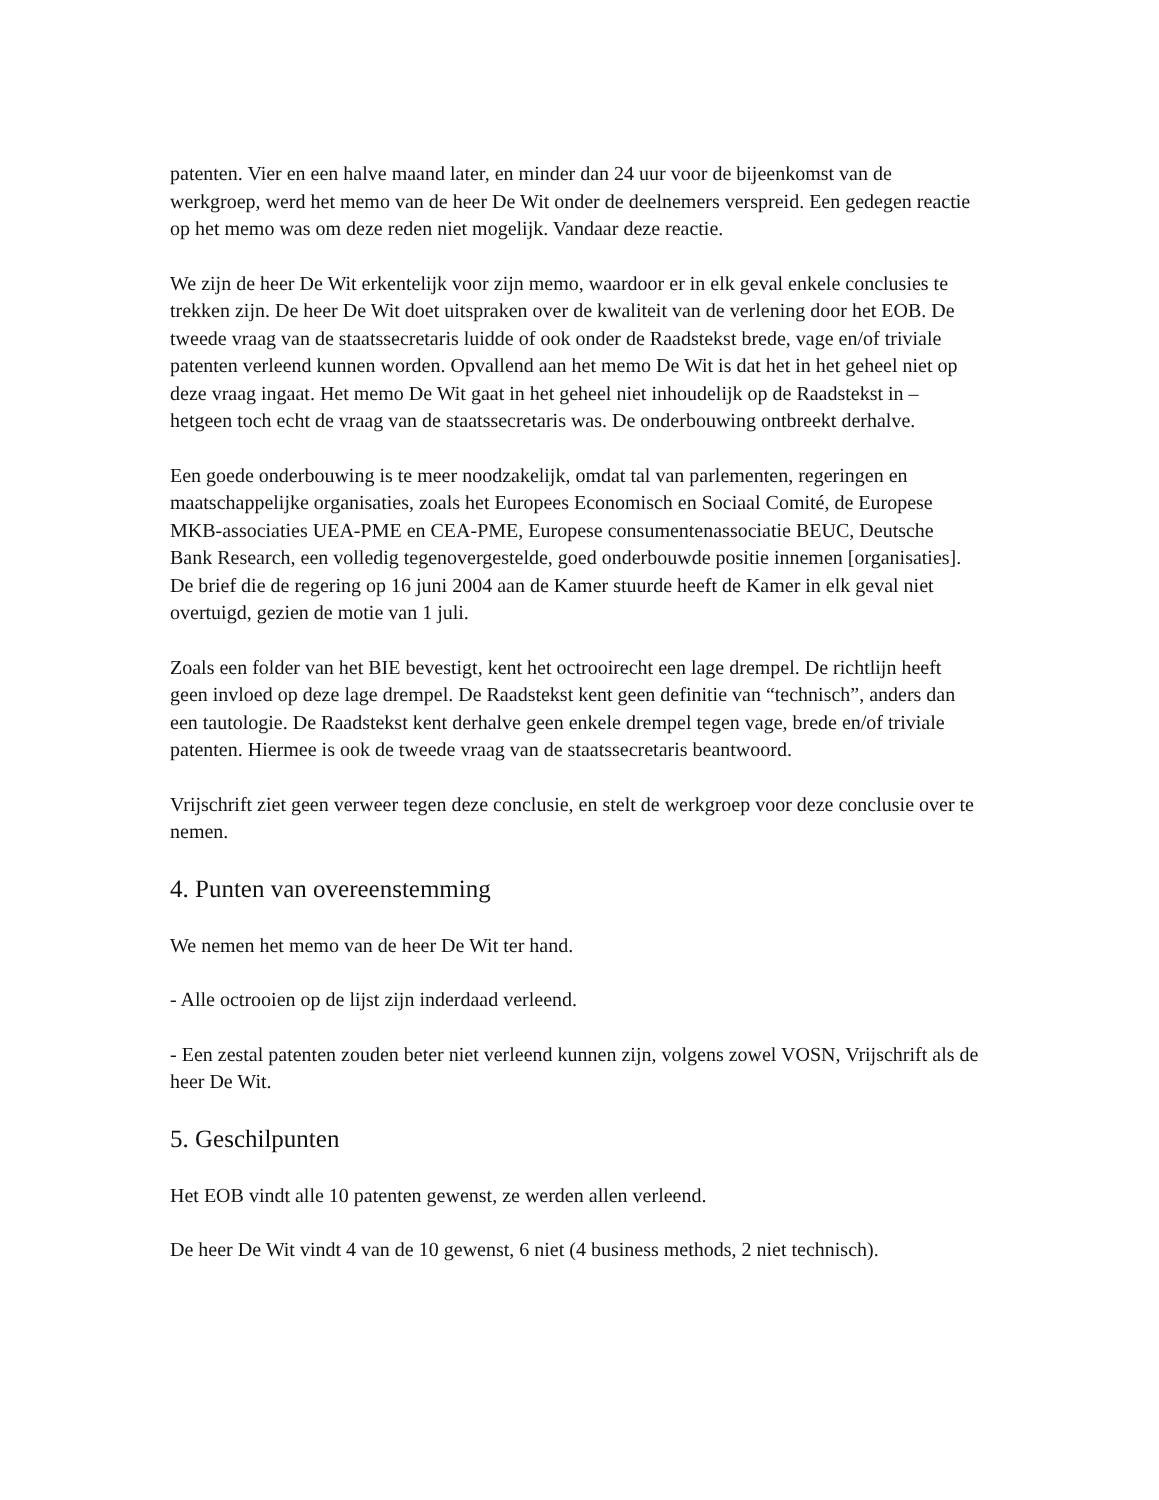patenten. Vier en een halve maand later, en minder dan 24 uur voor de bijeenkomst van de werkgroep, werd het memo van de heer De Wit onder de deelnemers verspreid. Een gedegen reactie op het memo was om deze reden niet mogelijk. Vandaar deze reactie.
We zijn de heer De Wit erkentelijk voor zijn memo, waardoor er in elk geval enkele conclusies te trekken zijn. De heer De Wit doet uitspraken over de kwaliteit van de verlening door het EOB. De tweede vraag van de staatssecretaris luidde of ook onder de Raadstekst brede, vage en/of triviale patenten verleend kunnen worden. Opvallend aan het memo De Wit is dat het in het geheel niet op deze vraag ingaat. Het memo De Wit gaat in het geheel niet inhoudelijk op de Raadstekst in – hetgeen toch echt de vraag van de staatssecretaris was. De onderbouwing ontbreekt derhalve.
Een goede onderbouwing is te meer noodzakelijk, omdat tal van parlementen, regeringen en maatschappelijke organisaties, zoals het Europees Economisch en Sociaal Comité, de Europese MKB-associaties UEA-PME en CEA-PME, Europese consumentenassociatie BEUC, Deutsche Bank Research, een volledig tegenovergestelde, goed onderbouwde positie innemen [organisaties]. De brief die de regering op 16 juni 2004 aan de Kamer stuurde heeft de Kamer in elk geval niet overtuigd, gezien de motie van 1 juli.
Zoals een folder van het BIE bevestigt, kent het octrooirecht een lage drempel. De richtlijn heeft geen invloed op deze lage drempel. De Raadstekst kent geen definitie van “technisch”, anders dan een tautologie. De Raadstekst kent derhalve geen enkele drempel tegen vage, brede en/of triviale patenten. Hiermee is ook de tweede vraag van de staatssecretaris beantwoord.
Vrijschrift ziet geen verweer tegen deze conclusie, en stelt de werkgroep voor deze conclusie over te nemen.
4. Punten van overeenstemming
We nemen het memo van de heer De Wit ter hand.
- Alle octrooien op de lijst zijn inderdaad verleend.
- Een zestal patenten zouden beter niet verleend kunnen zijn, volgens zowel VOSN, Vrijschrift als de heer De Wit.
5. Geschilpunten
Het EOB vindt alle 10 patenten gewenst, ze werden allen verleend.
De heer De Wit vindt 4 van de 10 gewenst, 6 niet (4 business methods, 2 niet technisch).